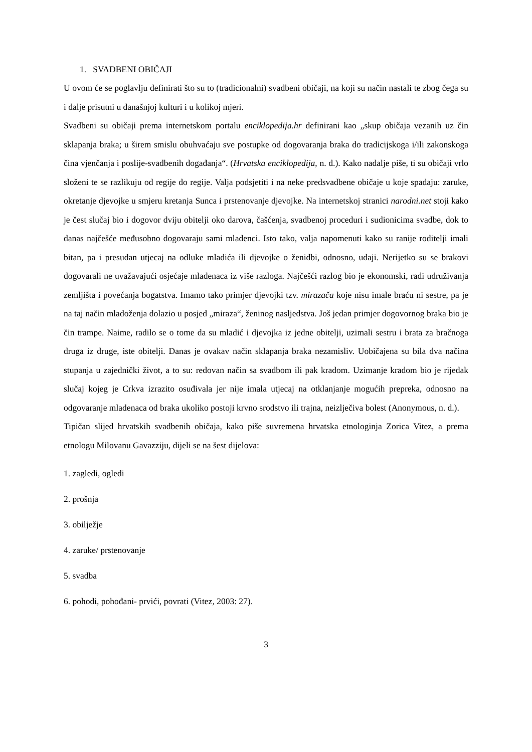1. SVADBENI OBIČAJI
U ovom će se poglavlju definirati što su to (tradicionalni) svadbeni običaji, na koji su način nastali te zbog čega su i dalje prisutni u današnjoj kulturi i u kolikoj mjeri.
Svadbeni su običaji prema internetskom portalu enciklopedija.hr definirani kao „skup običaja vezanih uz čin sklapanja braka; u širem smislu obuhvaćaju sve postupke od dogovaranja braka do tradicijskoga i/ili zakonskoga čina vjenčanja i poslije-svadbenih događanja“. (Hrvatska enciklopedija, n. d.). Kako nadalje piše, ti su običaji vrlo složeni te se razlikuju od regije do regije. Valja podsjetiti i na neke predsvadbene običaje u koje spadaju: zaruke, okretanje djevojke u smjeru kretanja Sunca i prstenovanje djevojke. Na internetskoj stranici narodni.net stoji kako je čest slučaj bio i dogovor dviju obitelji oko darova, čašćenja, svadbenoj proceduri i sudionicima svadbe, dok to danas najčešće međusobno dogovaraju sami mladenci. Isto tako, valja napomenuti kako su ranije roditelji imali bitan, pa i presudan utjecaj na odluke mladića ili djevojke o ženidbi, odnosno, udaji. Nerijetko su se brakovi dogovarali ne uvažavajući osjećaje mladenaca iz više razloga. Najčešći razlog bio je ekonomski, radi udruživanja zemljišta i povećanja bogatstva. Imamo tako primjer djevojki tzv. mirazača koje nisu imale braću ni sestre, pa je na taj način mladoženja dolazio u posjed „miraza“, ženinog nasljedstva. Još jedan primjer dogovornog braka bio je čin trampe. Naime, radilo se o tome da su mladić i djevojka iz jedne obitelji, uzimali sestru i brata za bračnoga druga iz druge, iste obitelji. Danas je ovakav način sklapanja braka nezamisliv. Uobičajena su bila dva načina stupanja u zajednički život, a to su: redovan način sa svadbom ili pak kradom. Uzimanje kradom bio je rijedak slučaj kojeg je Crkva izrazito osuđivala jer nije imala utjecaj na otklanjanje mogućih prepreka, odnosno na odgovaranje mladenaca od braka ukoliko postoji krvno srodstvo ili trajna, neizlječiva bolest (Anonymous, n. d.).
Tipičan slijed hrvatskih svadbenih običaja, kako piše suvremena hrvatska etnologinja Zorica Vitez, a prema etnologu Milovanu Gavazziju, dijeli se na šest dijelova:
1. zagledi, ogledi
2. prošnja
3. obilježje
4. zaruke/ prstenovanje
5. svadba
6. pohodi, pohođani- prvići, povrati (Vitez, 2003: 27).
3